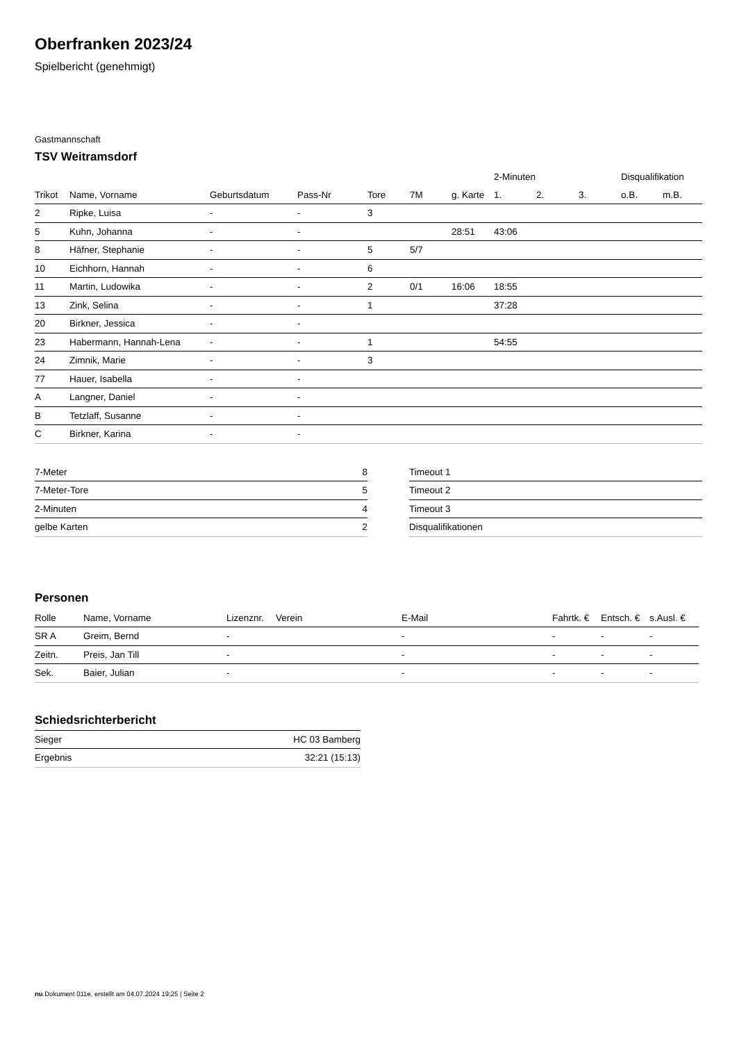Oberfranken 2023/24
Spielbericht (genehmigt)
Gastmannschaft
TSV Weitramsdorf
| | | | | | | | 2-Minuten | | | Disqualifikation | |
| --- | --- | --- | --- | --- | --- | --- | --- | --- | --- | --- | --- |
| Trikot | Name, Vorname | Geburtsdatum | Pass-Nr | Tore | 7M | g. Karte | 1. | 2. | 3. | o.B. | m.B. |
| 2 | Ripke, Luisa | - | - | 3 | | | | | | | |
| 5 | Kuhn, Johanna | - | - | | | 28:51 | 43:06 | | | | |
| 8 | Häfner, Stephanie | - | - | 5 | 5/7 | | | | | | |
| 10 | Eichhorn, Hannah | - | - | 6 | | | | | | | |
| 11 | Martin, Ludowika | - | - | 2 | 0/1 | 16:06 | 18:55 | | | | |
| 13 | Zink, Selina | - | - | 1 | | | 37:28 | | | | |
| 20 | Birkner, Jessica | - | - | | | | | | | | |
| 23 | Habermann, Hannah-Lena | - | - | 1 | | | 54:55 | | | | |
| 24 | Zimnik, Marie | - | - | 3 | | | | | | | |
| 77 | Hauer, Isabella | - | - | | | | | | | | |
| A | Langner, Daniel | - | - | | | | | | | | |
| B | Tetzlaff, Susanne | - | - | | | | | | | | |
| C | Birkner, Karina | - | - | | | | | | | | |
| 7-Meter | 8 |
| 7-Meter-Tore | 5 |
| 2-Minuten | 4 |
| gelbe Karten | 2 |
| Timeout 1 |
| Timeout 2 |
| Timeout 3 |
| Disqualifikationen |
Personen
| Rolle | Name, Vorname | Lizenznr. | Verein | E-Mail | Fahrtk. € | Entsch. € | s.Ausl. € |
| --- | --- | --- | --- | --- | --- | --- | --- |
| SR A | Greim, Bernd | - | | - | - | - | - |
| Zeitn. | Preis, Jan Till | - | | - | - | - | - |
| Sek. | Baier, Julian | - | | - | - | - | - |
Schiedsrichterbericht
| Sieger | HC 03 Bamberg |
| Ergebnis | 32:21 (15:13) |
nu.Dokument 011e, erstellt am 04.07.2024 19:25 | Seite 2